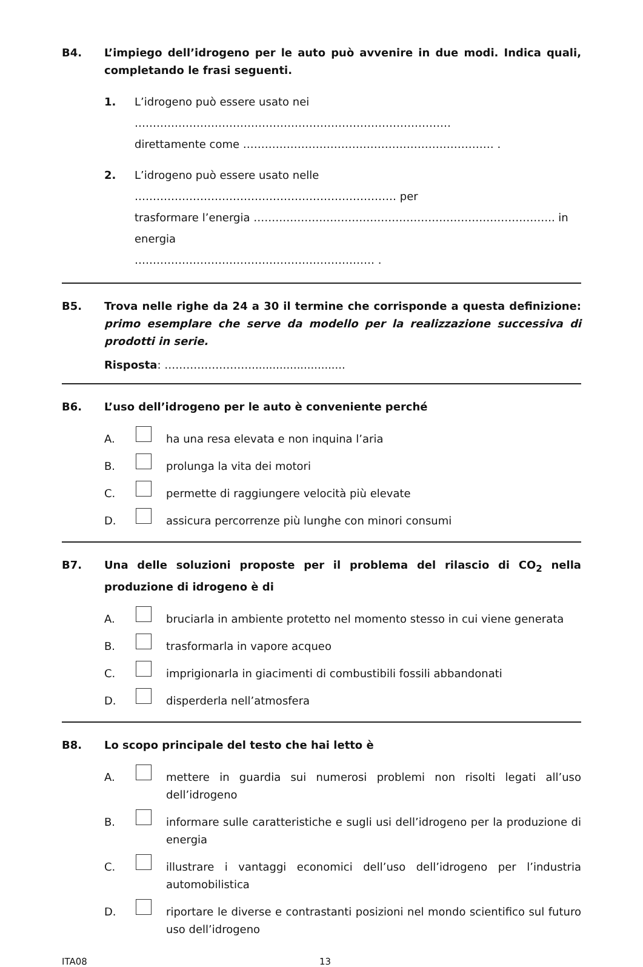B4. L’impiego dell’idrogeno per le auto può avvenire in due modi. Indica quali, completando le frasi seguenti.
1. L’idrogeno può essere usato nei ……………………………………………………………………………
direttamente come …………………………………………………………… .
2. L’idrogeno può essere usato nelle ……………………………………………………………… per
trasformare l’energia ……………………………………………………………………….. in energia
………………………………………………………… .
B5. Trova nelle righe da 24 a 30 il termine che corrisponde a questa definizione: primo esemplare che serve da modello per la realizzazione successiva di prodotti in serie.
Risposta: ……………………...........................
B6. L’uso dell’idrogeno per le auto è conveniente perché
A. ha una resa elevata e non inquina l’aria
B. prolunga la vita dei motori
C. permette di raggiungere velocità più elevate
D. assicura percorrenze più lunghe con minori consumi
B7. Una delle soluzioni proposte per il problema del rilascio di CO<sub>2</sub> nella produzione di idrogeno è di
A. bruciarla in ambiente protetto nel momento stesso in cui viene generata
B. trasformarla in vapore acqueo
C. imprigionarla in giacimenti di combustibili fossili abbandonati
D. disperderla nell’atmosfera
B8. Lo scopo principale del testo che hai letto è
A. mettere in guardia sui numerosi problemi non risolti legati all’uso dell’idrogeno
B. informare sulle caratteristiche e sugli usi dell’idrogeno per la produzione di energia
C. illustrare i vantaggi economici dell’uso dell’idrogeno per l’industria automobilistica
D. riportare le diverse e contrastanti posizioni nel mondo scientifico sul futuro uso dell’idrogeno
ITA08 13